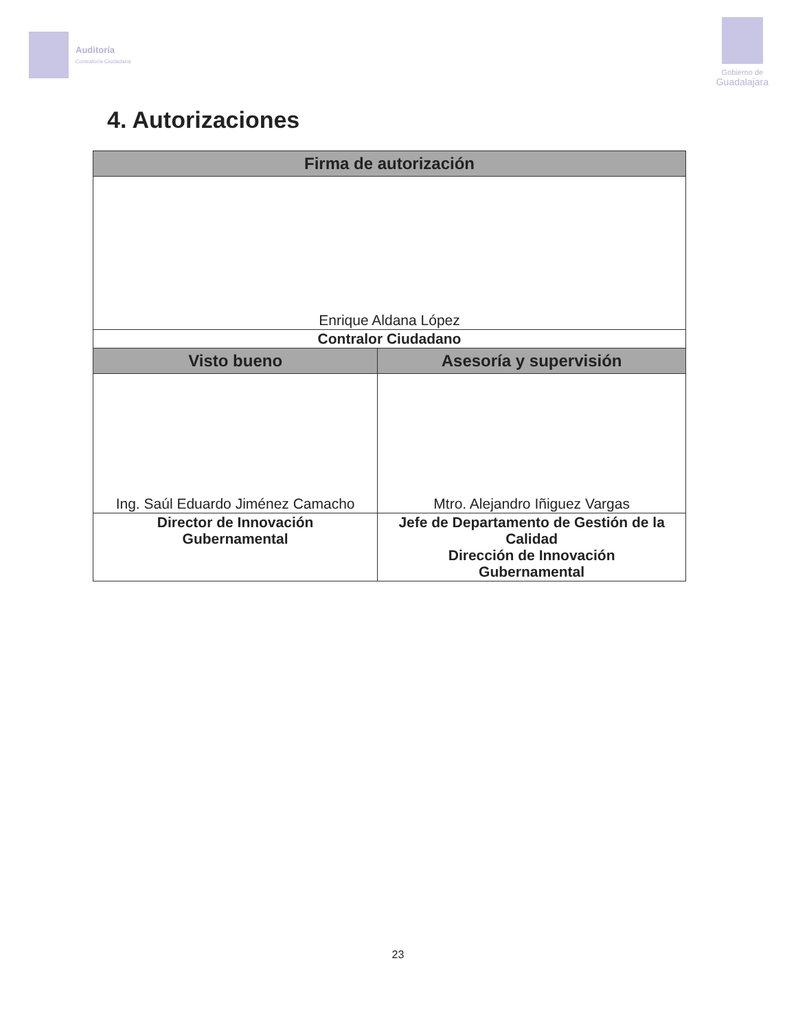Auditoría
Contraloría Ciudadana
Gobierno de
Guadalajara
4. Autorizaciones
| Firma de autorización | |
| --- | --- |
| Enrique Aldana López | |
| Contralor Ciudadano | |
| Visto bueno | Asesoría y supervisión |
| Ing. Saúl Eduardo Jiménez Camacho | Mtro. Alejandro Iñiguez Vargas |
| Director de Innovación Gubernamental | Jefe de Departamento de Gestión de la Calidad Dirección de Innovación Gubernamental |
23